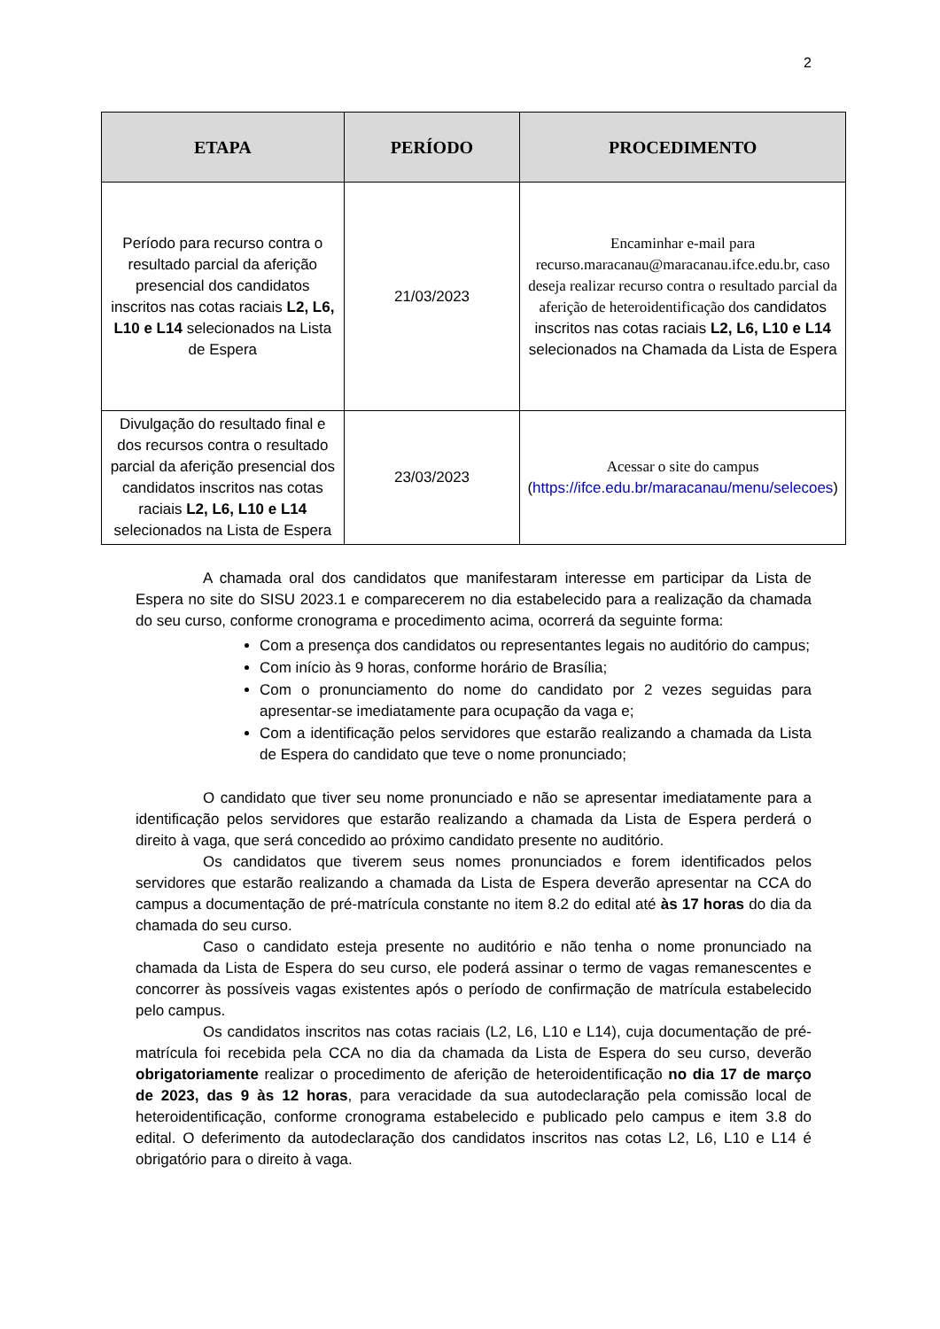2
| ETAPA | PERÍODO | PROCEDIMENTO |
| --- | --- | --- |
| Período para recurso contra o resultado parcial da aferição presencial dos candidatos inscritos nas cotas raciais L2, L6, L10 e L14 selecionados na Lista de Espera | 21/03/2023 | Encaminhar e-mail para recurso.maracanau@maracanau.ifce.edu.br, caso deseja realizar recurso contra o resultado parcial da aferição de heteroidentificação dos candidatos inscritos nas cotas raciais L2, L6, L10 e L14 selecionados na Chamada da Lista de Espera |
| Divulgação do resultado final e dos recursos contra o resultado parcial da aferição presencial dos candidatos inscritos nas cotas raciais L2, L6, L10 e L14 selecionados na Lista de Espera | 23/03/2023 | Acessar o site do campus ( https://ifce.edu.br/maracanau/menu/selecoes ) |
A chamada oral dos candidatos que manifestaram interesse em participar da Lista de Espera no site do SISU 2023.1 e comparecerem no dia estabelecido para a realização da chamada do seu curso, conforme cronograma e procedimento acima, ocorrerá da seguinte forma:
Com a presença dos candidatos ou representantes legais no auditório do campus;
Com início às 9 horas, conforme horário de Brasília;
Com o pronunciamento do nome do candidato por 2 vezes seguidas para apresentar-se imediatamente para ocupação da vaga e;
Com a identificação pelos servidores que estarão realizando a chamada da Lista de Espera do candidato que teve o nome pronunciado;
O candidato que tiver seu nome pronunciado e não se apresentar imediatamente para a identificação pelos servidores que estarão realizando a chamada da Lista de Espera perderá o direito à vaga, que será concedido ao próximo candidato presente no auditório.
Os candidatos que tiverem seus nomes pronunciados e forem identificados pelos servidores que estarão realizando a chamada da Lista de Espera deverão apresentar na CCA do campus a documentação de pré-matrícula constante no item 8.2 do edital até às 17 horas do dia da chamada do seu curso.
Caso o candidato esteja presente no auditório e não tenha o nome pronunciado na chamada da Lista de Espera do seu curso, ele poderá assinar o termo de vagas remanescentes e concorrer às possíveis vagas existentes após o período de confirmação de matrícula estabelecido pelo campus.
Os candidatos inscritos nas cotas raciais (L2, L6, L10 e L14), cuja documentação de pré-matrícula foi recebida pela CCA no dia da chamada da Lista de Espera do seu curso, deverão obrigatoriamente realizar o procedimento de aferição de heteroidentificação no dia 17 de março de 2023, das 9 às 12 horas, para veracidade da sua autodeclaração pela comissão local de heteroidentificação, conforme cronograma estabelecido e publicado pelo campus e item 3.8 do edital. O deferimento da autodeclaração dos candidatos inscritos nas cotas L2, L6, L10 e L14 é obrigatório para o direito à vaga.